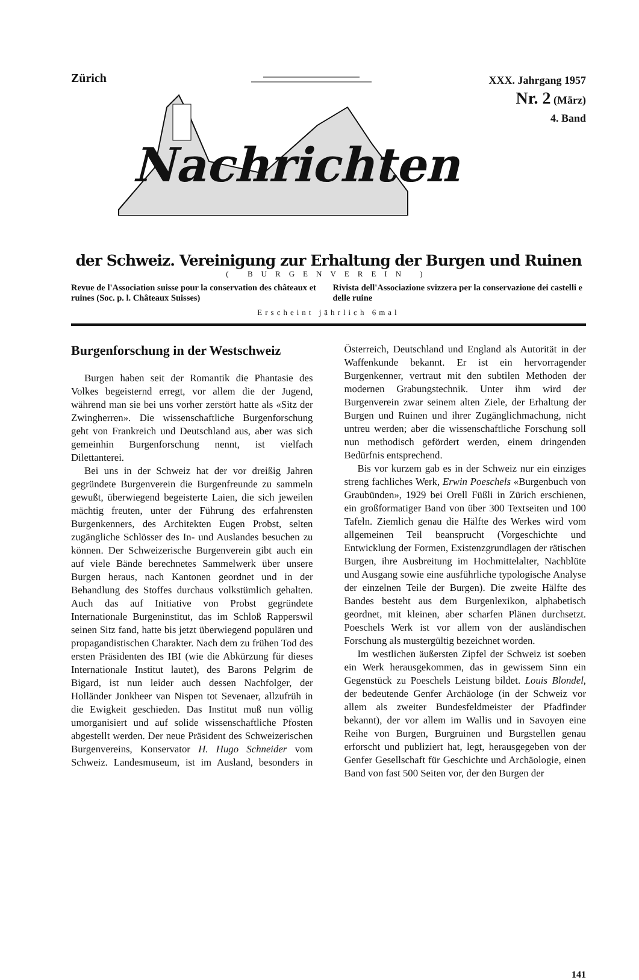Zürich
Nachrichten
XXX. Jahrgang 1957
Nr. 2 (März)
4. Band
der Schweiz. Vereinigung zur Erhaltung der Burgen und Ruinen
( BURGENVEREIN )
Revue de l'Association suisse pour la conservation des châteaux et ruines (Soc. p. l. Châteaux Suisses)
Rivista dell'Associazione svizzera per la conservazione dei castelli e delle ruine
Erscheint jährlich 6mal
Burgenforschung in der Westschweiz
Burgen haben seit der Romantik die Phantasie des Volkes begeisternd erregt, vor allem die der Jugend, während man sie bei uns vorher zerstört hatte als «Sitz der Zwingherren». Die wissenschaftliche Burgenforschung geht von Frankreich und Deutschland aus, aber was sich gemeinhin Burgenforschung nennt, ist vielfach Dilettanterei.
Bei uns in der Schweiz hat der vor dreißig Jahren gegründete Burgenverein die Burgenfreunde zu sammeln gewußt, überwiegend begeisterte Laien, die sich jeweilen mächtig freuten, unter der Führung des erfahrensten Burgenkenners, des Architekten Eugen Probst, selten zugängliche Schlösser des In- und Auslandes besuchen zu können. Der Schweizerische Burgenverein gibt auch ein auf viele Bände berechnetes Sammelwerk über unsere Burgen heraus, nach Kantonen geordnet und in der Behandlung des Stoffes durchaus volkstümlich gehalten. Auch das auf Initiative von Probst gegründete Internationale Burgeninstitut, das im Schloß Rapperswil seinen Sitz fand, hatte bis jetzt überwiegend populären und propagandistischen Charakter. Nach dem zu frühen Tod des ersten Präsidenten des IBI (wie die Abkürzung für dieses Internationale Institut lautet), des Barons Pelgrim de Bigard, ist nun leider auch dessen Nachfolger, der Holländer Jonkheer van Nispen tot Sevenaer, allzufrüh in die Ewigkeit geschieden. Das Institut muß nun völlig umorganisiert und auf solide wissenschaftliche Pfosten abgestellt werden. Der neue Präsident des Schweizerischen Burgenvereins, Konservator H. Hugo Schneider vom Schweiz. Landesmuseum, ist im Ausland, besonders in Österreich, Deutschland und England als Autorität in der Waffenkunde bekannt. Er ist ein hervorragender Burgenkenner, vertraut mit den subtilen Methoden der modernen Grabungstechnik. Unter ihm wird der Burgenverein zwar seinem alten Ziele, der Erhaltung der Burgen und Ruinen und ihrer Zugänglichmachung, nicht untreu werden; aber die wissenschaftliche Forschung soll nun methodisch gefördert werden, einem dringenden Bedürfnis entsprechend.
Bis vor kurzem gab es in der Schweiz nur ein einziges streng fachliches Werk, Erwin Poeschels «Burgenbuch von Graubünden», 1929 bei Orell Füßli in Zürich erschienen, ein großformatiger Band von über 300 Textseiten und 100 Tafeln. Ziemlich genau die Hälfte des Werkes wird vom allgemeinen Teil beansprucht (Vorgeschichte und Entwicklung der Formen, Existenzgrundlagen der rätischen Burgen, ihre Ausbreitung im Hochmittelalter, Nachblüte und Ausgang sowie eine ausführliche typologische Analyse der einzelnen Teile der Burgen). Die zweite Hälfte des Bandes besteht aus dem Burgenlexikon, alphabetisch geordnet, mit kleinen, aber scharfen Plänen durchsetzt. Poeschels Werk ist vor allem von der ausländischen Forschung als mustergültig bezeichnet worden.
Im westlichen äußersten Zipfel der Schweiz ist soeben ein Werk herausgekommen, das in gewissem Sinn ein Gegenstück zu Poeschels Leistung bildet. Louis Blondel, der bedeutende Genfer Archäologe (in der Schweiz vor allem als zweiter Bundesfeldmeister der Pfadfinder bekannt), der vor allem im Wallis und in Savoyen eine Reihe von Burgen, Burgruinen und Burgstellen genau erforscht und publiziert hat, legt, herausgegeben von der Genfer Gesellschaft für Geschichte und Archäologie, einen Band von fast 500 Seiten vor, der den Burgen der
141